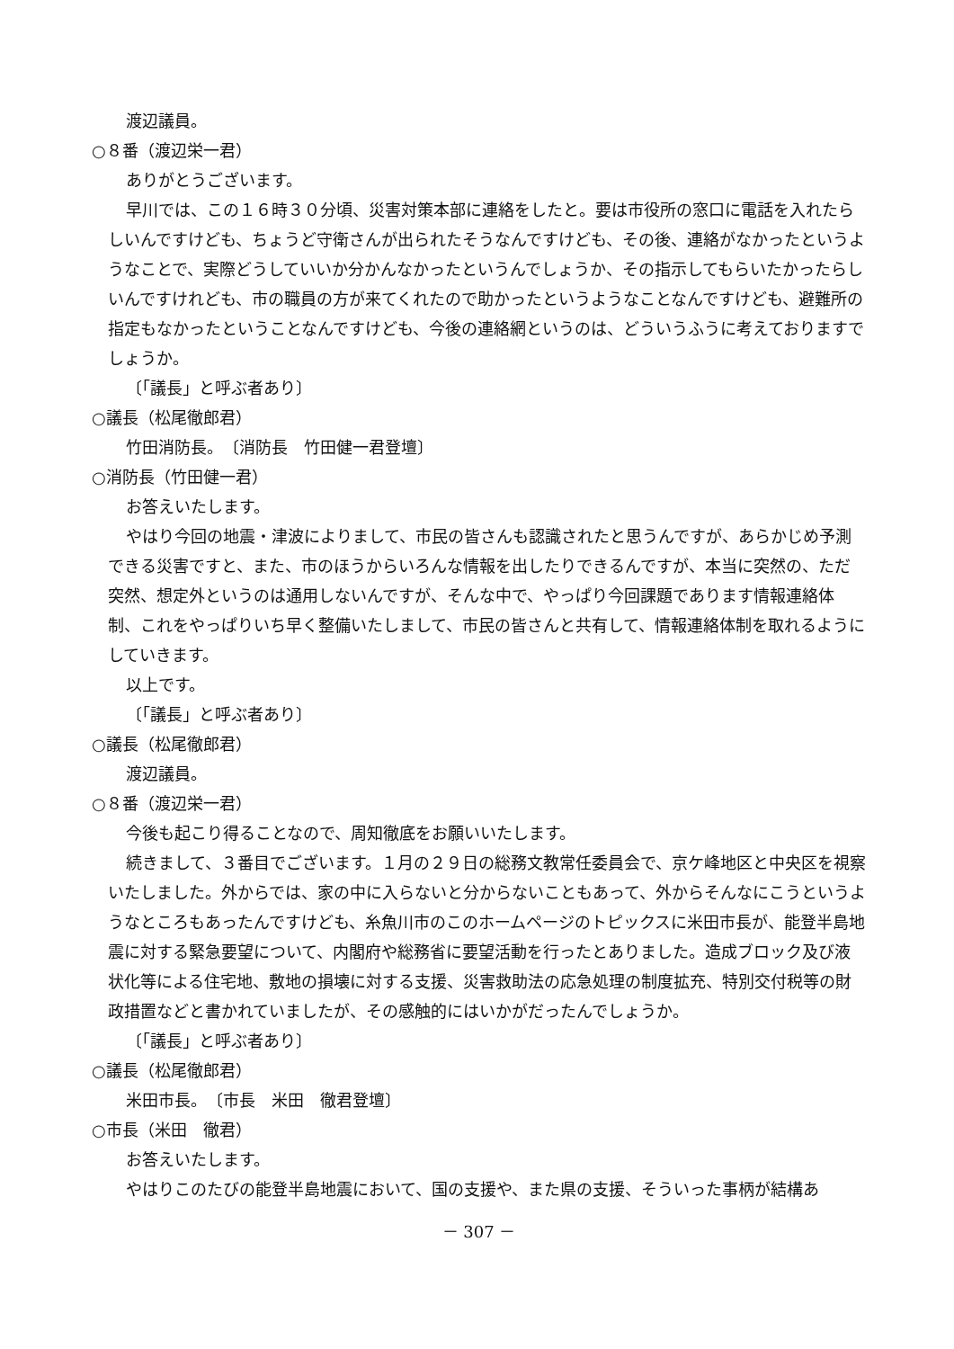渡辺議員。
○８番（渡辺栄一君）
ありがとうございます。
早川では、この１６時３０分頃、災害対策本部に連絡をしたと。要は市役所の窓口に電話を入れたらしいんですけども、ちょうど守衛さんが出られたそうなんですけども、その後、連絡がなかったというようなことで、実際どうしていいか分かんなかったというんでしょうか、その指示してもらいたかったらしいんですけれども、市の職員の方が来てくれたので助かったというようなことなんですけども、避難所の指定もなかったということなんですけども、今後の連絡網というのは、どういうふうに考えておりますでしょうか。
〔「議長」と呼ぶ者あり〕
○議長（松尾徹郎君）
竹田消防長。　〔消防長　竹田健一君登壇〕
○消防長（竹田健一君）
お答えいたします。
やはり今回の地震・津波によりまして、市民の皆さんも認識されたと思うんですが、あらかじめ予測できる災害ですと、また、市のほうからいろんな情報を出したりできるんですが、本当に突然の、ただ突然、想定外というのは通用しないんですが、そんな中で、やっぱり今回課題であります情報連絡体制、これをやっぱりいち早く整備いたしまして、市民の皆さんと共有して、情報連絡体制を取れるようにしていきます。
以上です。
〔「議長」と呼ぶ者あり〕
○議長（松尾徹郎君）
渡辺議員。
○８番（渡辺栄一君）
今後も起こり得ることなので、周知徹底をお願いいたします。
続きまして、３番目でございます。１月の２９日の総務文教常任委員会で、京ケ峰地区と中央区を視察いたしました。外からでは、家の中に入らないと分からないこともあって、外からそんなにこうというようなところもあったんですけども、糸魚川市のこのホームページのトピックスに米田市長が、能登半島地震に対する緊急要望について、内閣府や総務省に要望活動を行ったとありました。造成ブロック及び液状化等による住宅地、敷地の損壊に対する支援、災害救助法の応急処理の制度拡充、特別交付税等の財政措置などと書かれていましたが、その感触的にはいかがだったんでしょうか。
〔「議長」と呼ぶ者あり〕
○議長（松尾徹郎君）
米田市長。　〔市長　米田　徹君登壇〕
○市長（米田　徹君）
お答えいたします。
やはりこのたびの能登半島地震において、国の支援や、また県の支援、そういった事柄が結構あ
－ 307 －